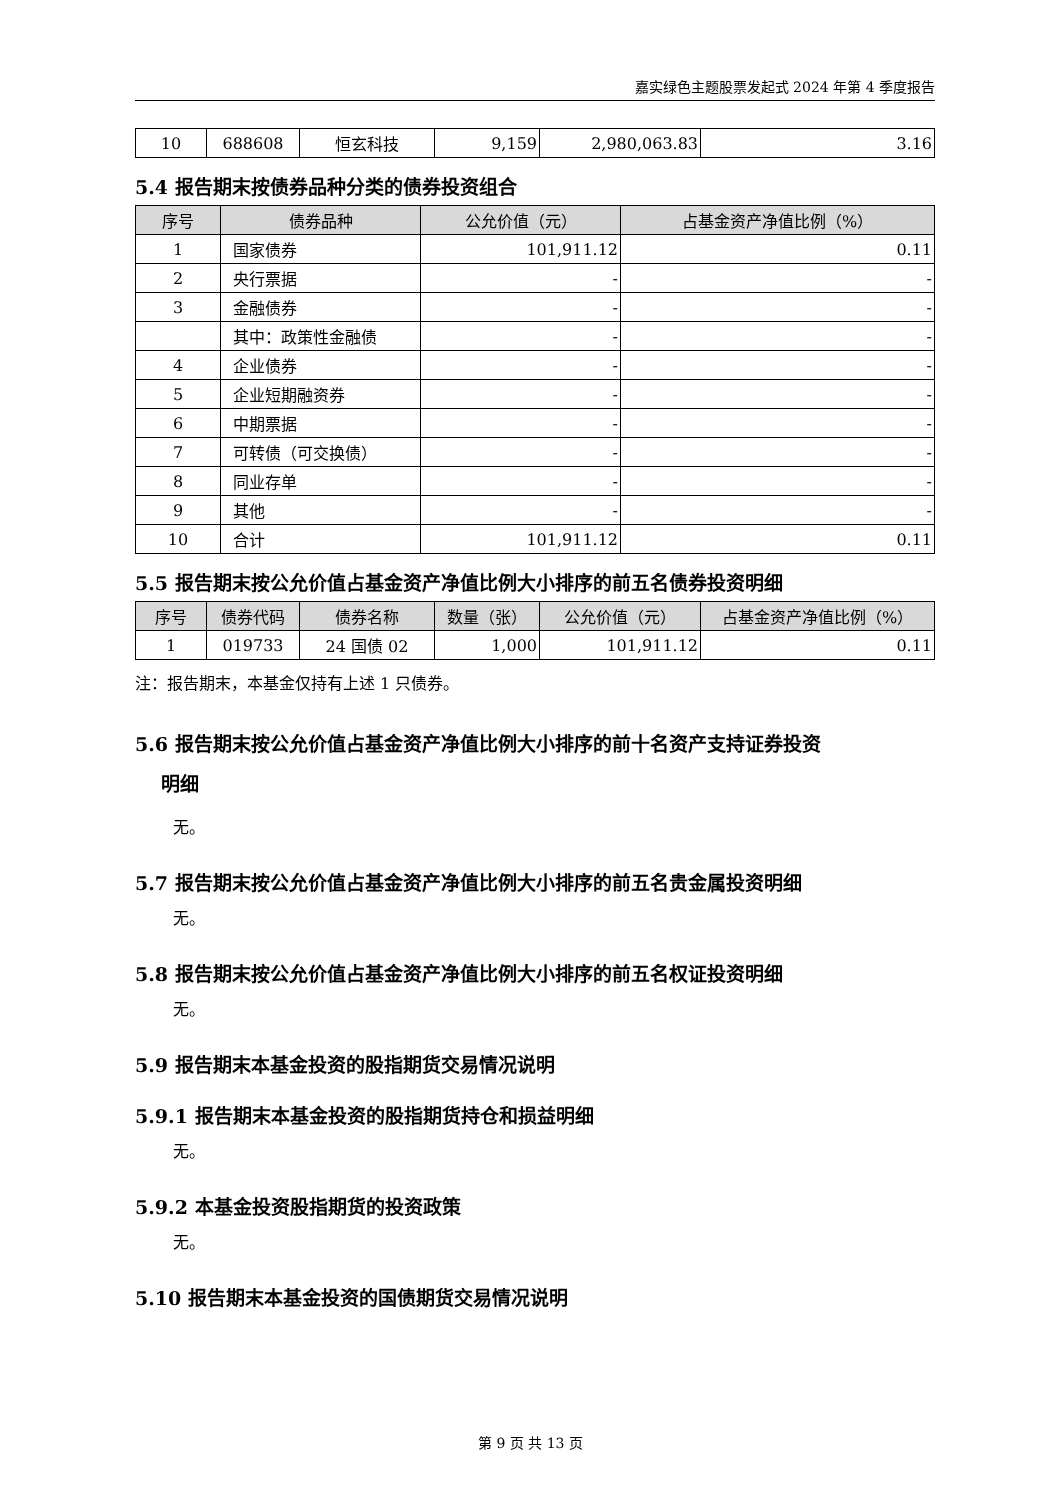嘉实绿色主题股票发起式 2024 年第 4 季度报告
| 10 | 688608 | 恒玄科技 | 9,159 | 2,980,063.83 | 3.16 |
5.4 报告期末按债券品种分类的债券投资组合
| 序号 | 债券品种 | 公允价值（元） | 占基金资产净值比例（%） |
| --- | --- | --- | --- |
| 1 | 国家债券 | 101,911.12 | 0.11 |
| 2 | 央行票据 | - | - |
| 3 | 金融债券 | - | - |
| | 其中：政策性金融债 | - | - |
| 4 | 企业债券 | - | - |
| 5 | 企业短期融资券 | - | - |
| 6 | 中期票据 | - | - |
| 7 | 可转债（可交换债） | - | - |
| 8 | 同业存单 | - | - |
| 9 | 其他 | - | - |
| 10 | 合计 | 101,911.12 | 0.11 |
5.5 报告期末按公允价值占基金资产净值比例大小排序的前五名债券投资明细
| 序号 | 债券代码 | 债券名称 | 数量（张） | 公允价值（元） | 占基金资产净值比例（%） |
| --- | --- | --- | --- | --- | --- |
| 1 | 019733 | 24 国债 02 | 1,000 | 101,911.12 | 0.11 |
注：报告期末，本基金仅持有上述 1 只债券。
5.6 报告期末按公允价值占基金资产净值比例大小排序的前十名资产支持证券投资
明细
无。
5.7 报告期末按公允价值占基金资产净值比例大小排序的前五名贵金属投资明细
无。
5.8 报告期末按公允价值占基金资产净值比例大小排序的前五名权证投资明细
无。
5.9 报告期末本基金投资的股指期货交易情况说明
5.9.1 报告期末本基金投资的股指期货持仓和损益明细
无。
5.9.2 本基金投资股指期货的投资政策
无。
5.10 报告期末本基金投资的国债期货交易情况说明
第 9 页 共 13 页